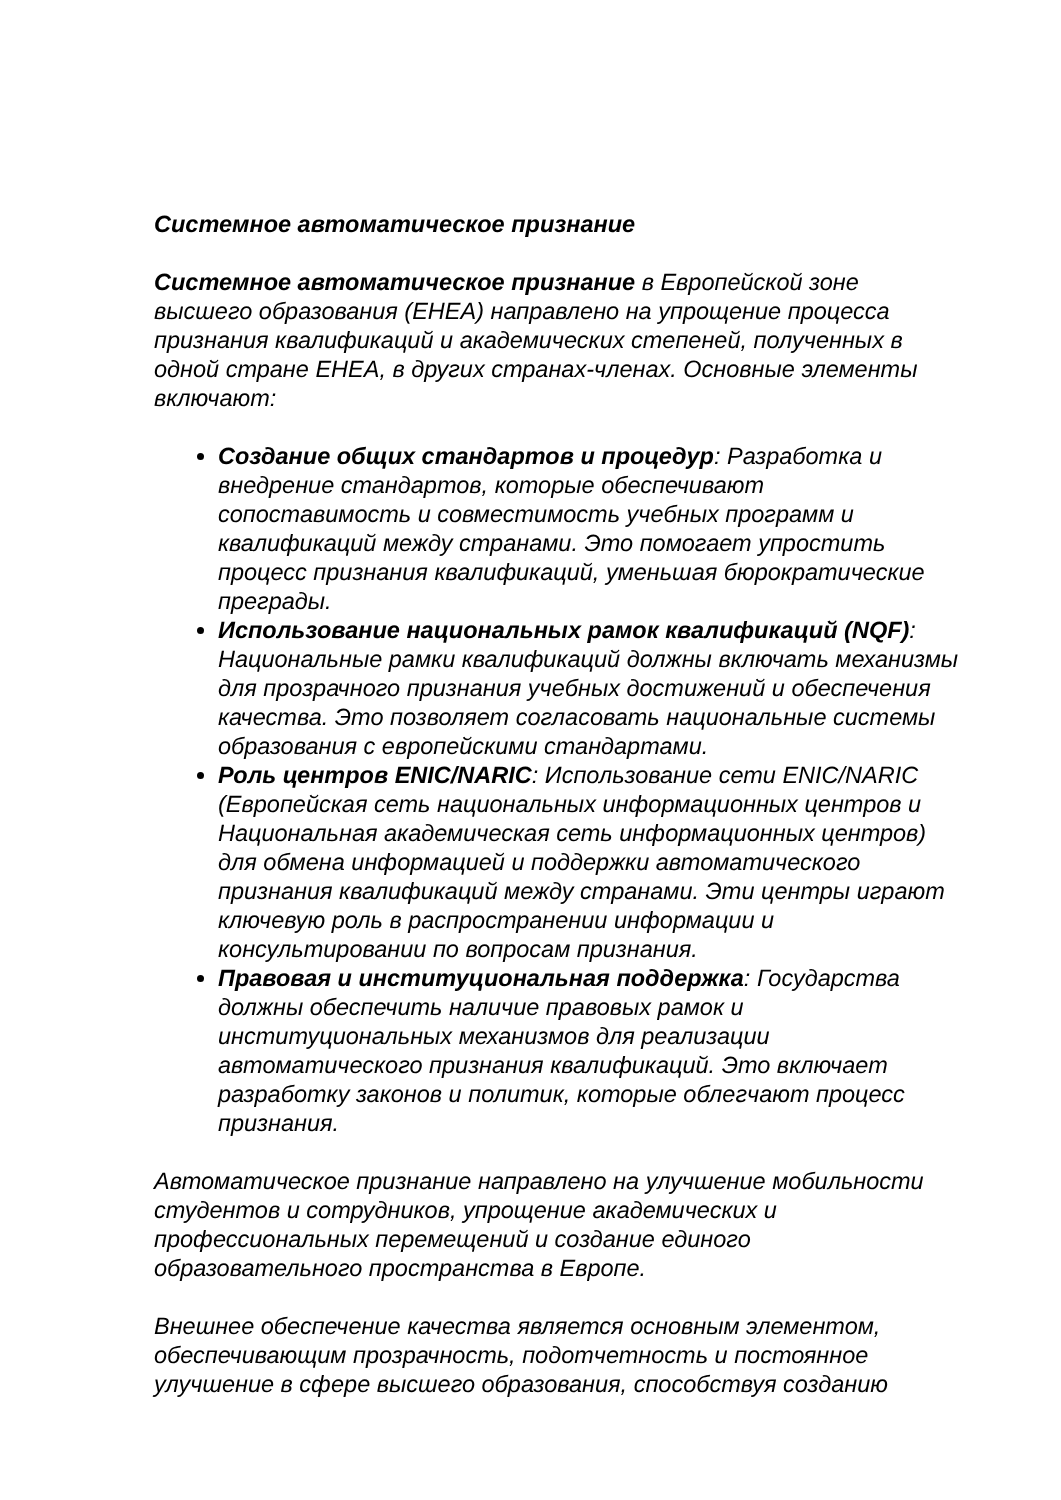Системное автоматическое признание
Системное автоматическое признание в Европейской зоне высшего образования (EHEA) направлено на упрощение процесса признания квалификаций и академических степеней, полученных в одной стране EHEA, в других странах-членах. Основные элементы включают:
Создание общих стандартов и процедур: Разработка и внедрение стандартов, которые обеспечивают сопоставимость и совместимость учебных программ и квалификаций между странами. Это помогает упростить процесс признания квалификаций, уменьшая бюрократические преграды.
Использование национальных рамок квалификаций (NQF): Национальные рамки квалификаций должны включать механизмы для прозрачного признания учебных достижений и обеспечения качества. Это позволяет согласовать национальные системы образования с европейскими стандартами.
Роль центров ENIC/NARIC: Использование сети ENIC/NARIC (Европейская сеть национальных информационных центров и Национальная академическая сеть информационных центров) для обмена информацией и поддержки автоматического признания квалификаций между странами. Эти центры играют ключевую роль в распространении информации и консультировании по вопросам признания.
Правовая и институциональная поддержка: Государства должны обеспечить наличие правовых рамок и институциональных механизмов для реализации автоматического признания квалификаций. Это включает разработку законов и политик, которые облегчают процесс признания.
Автоматическое признание направлено на улучшение мобильности студентов и сотрудников, упрощение академических и профессиональных перемещений и создание единого образовательного пространства в Европе.
Внешнее обеспечение качества является основным элементом, обеспечивающим прозрачность, подотчетность и постоянное улучшение в сфере высшего образования, способствуя созданию